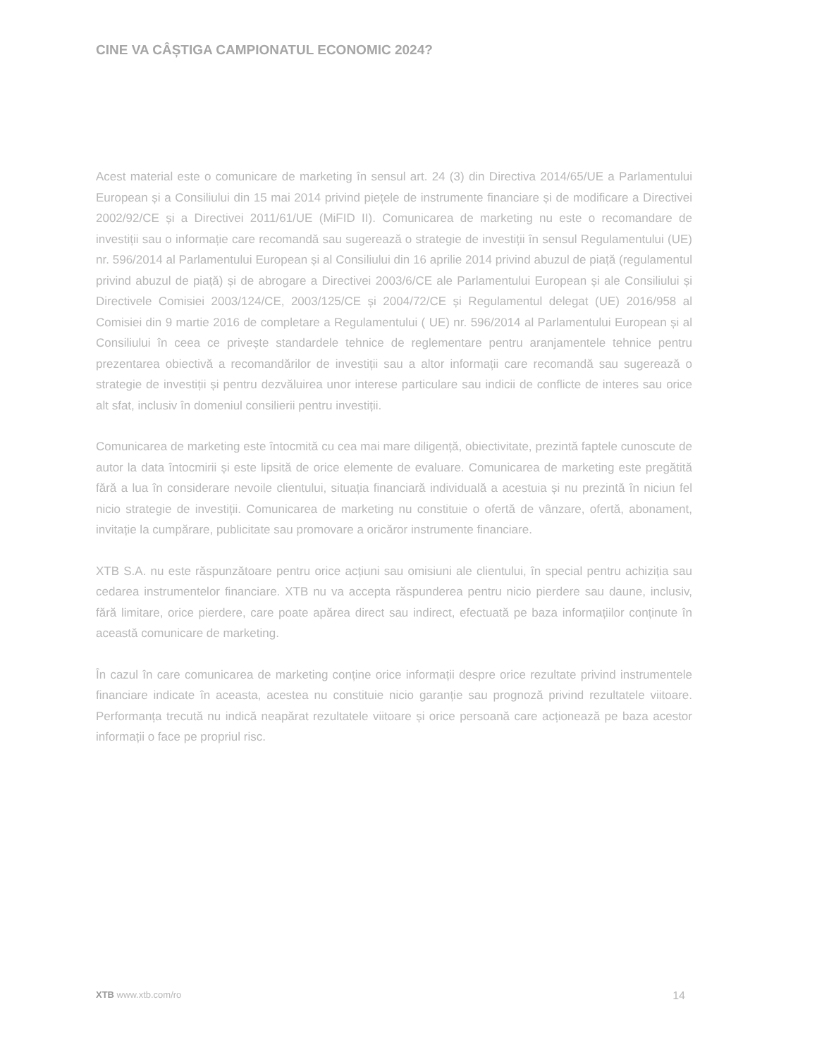CINE VA CÂȘTIGA CAMPIONATUL ECONOMIC 2024?
Acest material este o comunicare de marketing în sensul art. 24 (3) din Directiva 2014/65/UE a Parlamentului European și a Consiliului din 15 mai 2014 privind piețele de instrumente financiare și de modificare a Directivei 2002/92/CE și a Directivei 2011/61/UE (MiFID II). Comunicarea de marketing nu este o recomandare de investiții sau o informație care recomandă sau sugerează o strategie de investiții în sensul Regulamentului (UE) nr. 596/2014 al Parlamentului European și al Consiliului din 16 aprilie 2014 privind abuzul de piață (regulamentul privind abuzul de piață) și de abrogare a Directivei 2003/6/CE ale Parlamentului European și ale Consiliului și Directivele Comisiei 2003/124/CE, 2003/125/CE și 2004/72/CE și Regulamentul delegat (UE) 2016/958 al Comisiei din 9 martie 2016 de completare a Regulamentului ( UE) nr. 596/2014 al Parlamentului European și al Consiliului în ceea ce privește standardele tehnice de reglementare pentru aranjamentele tehnice pentru prezentarea obiectivă a recomandărilor de investiții sau a altor informații care recomandă sau sugerează o strategie de investiții și pentru dezvăluirea unor interese particulare sau indicii de conflicte de interes sau orice alt sfat, inclusiv în domeniul consilierii pentru investiții.
Comunicarea de marketing este întocmită cu cea mai mare diligență, obiectivitate, prezintă faptele cunoscute de autor la data întocmirii și este lipsită de orice elemente de evaluare. Comunicarea de marketing este pregătită fără a lua în considerare nevoile clientului, situația financiară individuală a acestuia și nu prezintă în niciun fel nicio strategie de investiții. Comunicarea de marketing nu constituie o ofertă de vânzare, ofertă, abonament, invitație la cumpărare, publicitate sau promovare a oricăror instrumente financiare.
XTB S.A. nu este răspunzătoare pentru orice acțiuni sau omisiuni ale clientului, în special pentru achiziția sau cedarea instrumentelor financiare. XTB nu va accepta răspunderea pentru nicio pierdere sau daune, inclusiv, fără limitare, orice pierdere, care poate apărea direct sau indirect, efectuată pe baza informațiilor conținute în această comunicare de marketing.
În cazul în care comunicarea de marketing conține orice informații despre orice rezultate privind instrumentele financiare indicate în aceasta, acestea nu constituie nicio garanție sau prognoză privind rezultatele viitoare. Performanța trecută nu indică neapărat rezultatele viitoare și orice persoană care acționează pe baza acestor informații o face pe propriul risc.
XTB www.xtb.com/ro 14